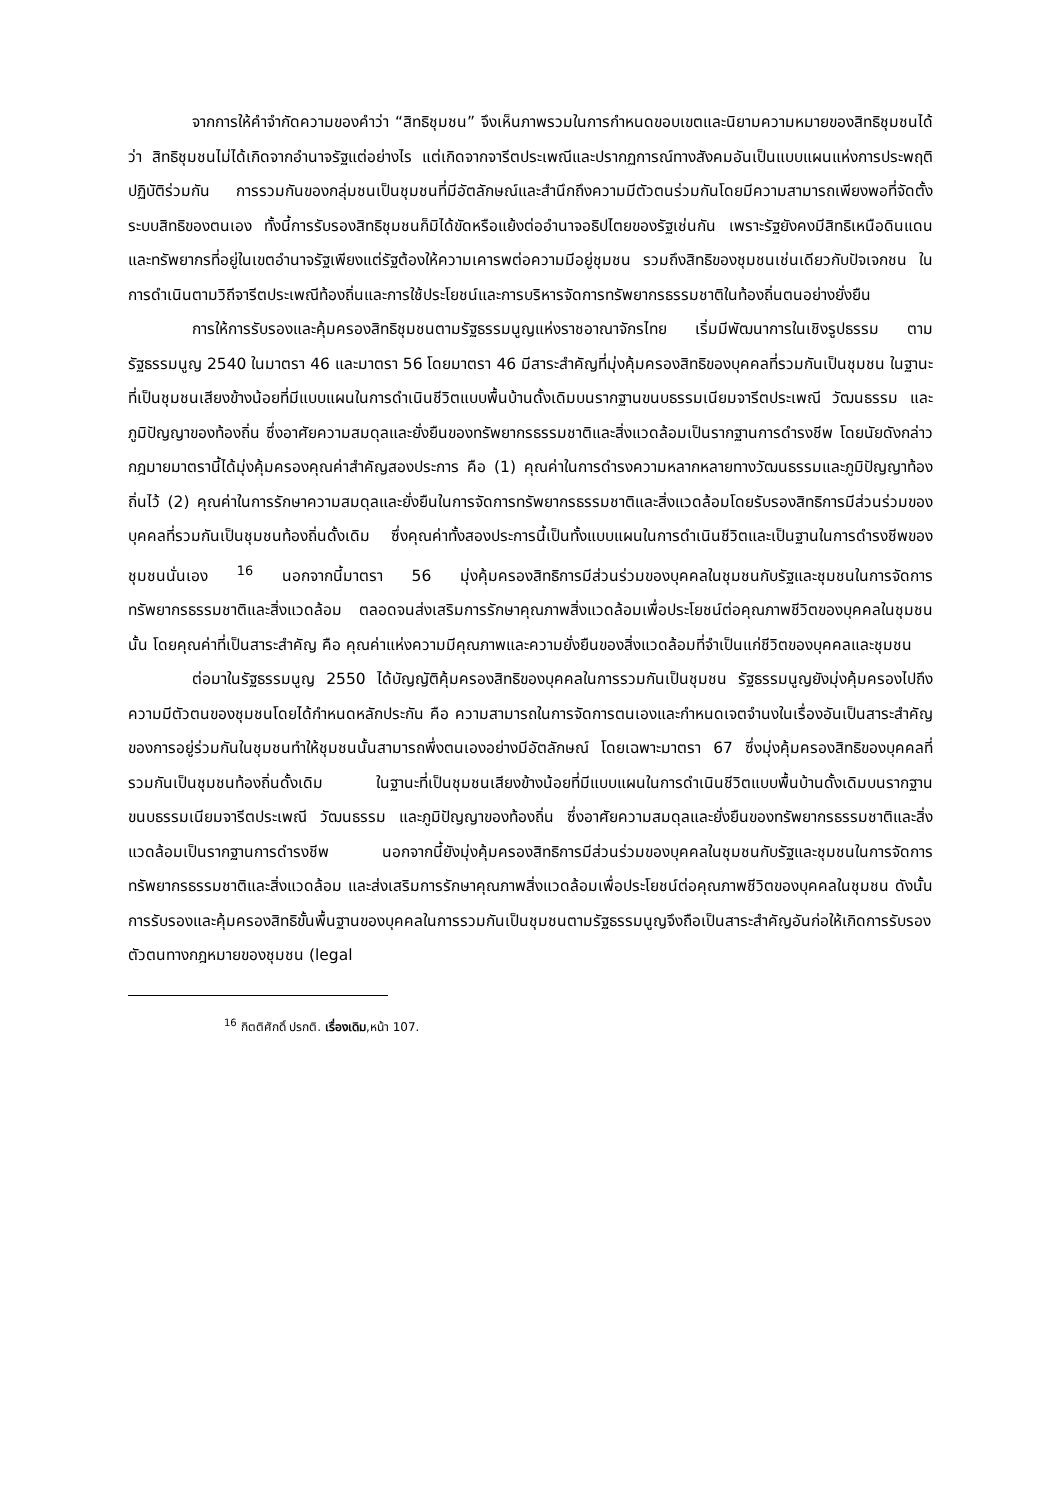จากการให้คำจำกัดความของคำว่า “สิทธิชุมชน” จึงเห็นภาพรวมในการกำหนดขอบเขตและนิยามความหมายของสิทธิชุมชนได้ว่า สิทธิชุมชนไม่ได้เกิดจากอำนาจรัฐแต่อย่างไร แต่เกิดจากจารีตประเพณีและปรากฏการณ์ทางสังคมอันเป็นแบบแผนแห่งการประพฤติปฏิบัติร่วมกัน การรวมกันของกลุ่มชนเป็นชุมชนที่มีอัตลักษณ์และสำนึกถึงความมีตัวตนร่วมกันโดยมีความสามารถเพียงพอที่จัดตั้งระบบสิทธิของตนเอง ทั้งนี้การรับรองสิทธิชุมชนก็มิได้ขัดหรือแย้งต่ออำนาจอธิปไตยของรัฐเช่นกัน เพราะรัฐยังคงมีสิทธิเหนือดินแดนและทรัพยากรที่อยู่ในเขตอำนาจรัฐเพียงแต่รัฐต้องให้ความเคารพต่อความมีอยู่ชุมชน รวมถึงสิทธิของชุมชนเช่นเดียวกับปัจเจกชน ในการดำเนินตามวิถีจารีตประเพณีท้องถิ่นและการใช้ประโยชน์และการบริหารจัดการทรัพยากรธรรมชาติในท้องถิ่นตนอย่างยั่งยืน
การให้การรับรองและคุ้มครองสิทธิชุมชนตามรัฐธรรมนูญแห่งราชอาณาจักรไทย เริ่มมีพัฒนาการในเชิงรูปธรรม ตาม รัฐธรรมนูญ 2540 ในมาตรา 46 และมาตรา 56 โดยมาตรา 46 มีสาระสำคัญที่มุ่งคุ้มครองสิทธิของบุคคลที่รวมกันเป็นชุมชน ในฐานะที่เป็นชุมชนเสียงข้างน้อยที่มีแบบแผนในการดำเนินชีวิตแบบพื้นบ้านดั้งเดิมบนรากฐานขนบธรรมเนียมจารีตประเพณี วัฒนธรรม และภูมิปัญญาของท้องถิ่น ซึ่งอาศัยความสมดุลและยั่งยืนของทรัพยากรธรรมชาติและสิ่งแวดล้อมเป็นรากฐานการดำรงชีพ โดยนัยดังกล่าว กฎมายมาตรานี้ได้มุ่งคุ้มครองคุณค่าสำคัญสองประการ คือ (1) คุณค่าในการดำรงความหลากหลายทางวัฒนธรรมและภูมิปัญญาท้องถิ่นไว้ (2) คุณค่าในการรักษาความสมดุลและยั่งยืนในการจัดการทรัพยากรธรรมชาติและสิ่งแวดล้อมโดยรับรองสิทธิการมีส่วนร่วมของบุคคลที่รวมกันเป็นชุมชนท้องถิ่นดั้งเดิม ซึ่งคุณค่าทั้งสองประการนี้เป็นทั้งแบบแผนในการดำเนินชีวิตและเป็นฐานในการดำรงชีพของชุมชนนั่นเอง <sup>16</sup> นอกจากนี้มาตรา 56 มุ่งคุ้มครองสิทธิการมีส่วนร่วมของบุคคลในชุมชนกับรัฐและชุมชนในการจัดการทรัพยากรธรรมชาติและสิ่งแวดล้อม ตลอดจนส่งเสริมการรักษาคุณภาพสิ่งแวดล้อมเพื่อประโยชน์ต่อคุณภาพชีวิตของบุคคลในชุมชนนั้น โดยคุณค่าที่เป็นสาระสำคัญ คือ คุณค่าแห่งความมีคุณภาพและความยั่งยืนของสิ่งแวดล้อมที่จำเป็นแก่ชีวิตของบุคคลและชุมชน
ต่อมาในรัฐธรรมนูญ 2550 ได้บัญญัติคุ้มครองสิทธิของบุคคลในการรวมกันเป็นชุมชน รัฐธรรมนูญยังมุ่งคุ้มครองไปถึงความมีตัวตนของชุมชนโดยได้กำหนดหลักประกัน คือ ความสามารถในการจัดการตนเองและกำหนดเจตจำนงในเรื่องอันเป็นสาระสำคัญของการอยู่ร่วมกันในชุมชนทำให้ชุมชนนั้นสามารถพึ่งตนเองอย่างมีอัตลักษณ์ โดยเฉพาะมาตรา 67 ซึ่งมุ่งคุ้มครองสิทธิของบุคคลที่รวมกันเป็นชุมชนท้องถิ่นดั้งเดิม ในฐานะที่เป็นชุมชนเสียงข้างน้อยที่มีแบบแผนในการดำเนินชีวิตแบบพื้นบ้านดั้งเดิมบนรากฐานขนบธรรมเนียมจารีตประเพณี วัฒนธรรม และภูมิปัญญาของท้องถิ่น ซึ่งอาศัยความสมดุลและยั่งยืนของทรัพยากรธรรมชาติและสิ่งแวดล้อมเป็นรากฐานการดำรงชีพ นอกจากนี้ยังมุ่งคุ้มครองสิทธิการมีส่วนร่วมของบุคคลในชุมชนกับรัฐและชุมชนในการจัดการทรัพยากรธรรมชาติและสิ่งแวดล้อม และส่งเสริมการรักษาคุณภาพสิ่งแวดล้อมเพื่อประโยชน์ต่อคุณภาพชีวิตของบุคคลในชุมชน ดังนั้นการรับรองและคุ้มครองสิทธิขั้นพื้นฐานของบุคคลในการรวมกันเป็นชุมชนตามรัฐธรรมนูญจึงถือเป็นสาระสำคัญอันก่อให้เกิดการรับรองตัวตนทางกฎหมายของชุมชน (legal
<sup>16</sup> กิตติศักดิ์ ปรกติ. เรื่องเดิม,หน้า 107.